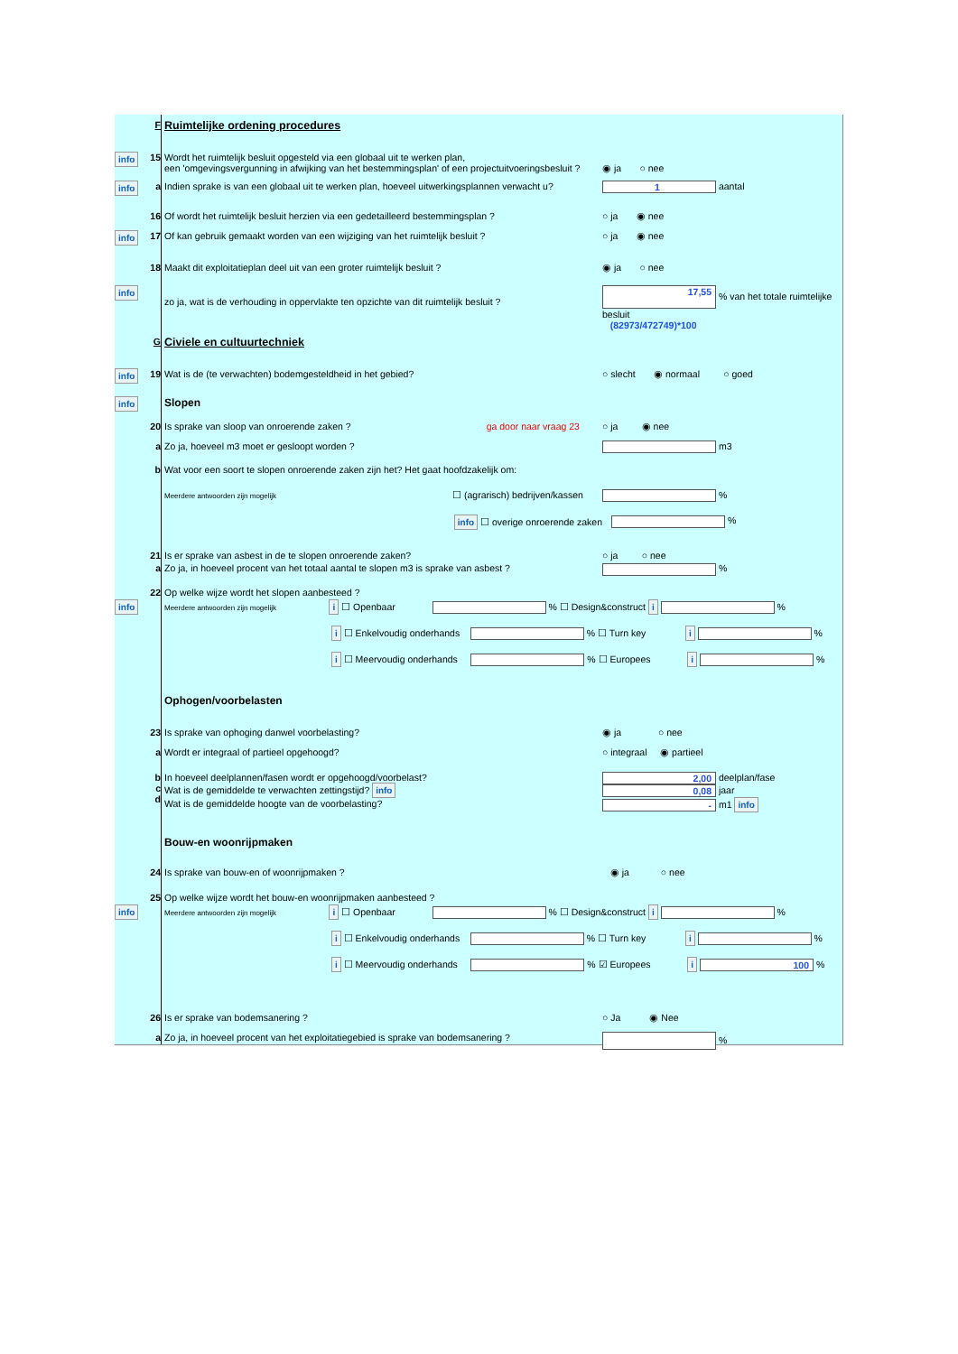F
Ruimtelijke ordening procedures
info 15 Wordt het ruimtelijk besluit opgesteld via een globaal uit te werken plan,
een 'omgevingsvergunning in afwijking van het bestemmingsplan' of een projectuitvoeringsbesluit ?
◉ ja ○ nee
info a Indien sprake is van een globaal uit te werken plan, hoeveel uitwerkingsplannen verwacht u?
1 aantal
16 Of wordt het ruimtelijk besluit herzien via een gedetailleerd bestemmingsplan ?
○ ja ◉ nee
info 17 Of kan gebruik gemaakt worden van een wijziging van het ruimtelijk besluit ? ○ ja ◉ nee
18 Maakt dit exploitatieplan deel uit van een groter ruimtelijk besluit ? ◉ ja ○ nee
info
zo ja, wat is de verhouding in oppervlakte ten opzichte van dit ruimtelijk besluit ?
17,55 % van het totale ruimtelijke besluit
(82973/472749)*100
G
Civiele en cultuurtechniek
info 19 Wat is de (te verwachten) bodemgesteldheid in het gebied? ○ slecht ◉ normaal ○ goed
info
Slopen
20 Is sprake van sloop van onroerende zaken ? ga door naar vraag 23 ○ ja ◉ nee
a Zo ja, hoeveel m3 moet er gesloopt worden ? m3
b Wat voor een soort te slopen onroerende zaken zijn het? Het gaat hoofdzakelijk om:
Meerdere antwoorden zijn mogelijk ☐ (agrarisch) bedrijven/kassen %
info ☐ overige onroerende zaken %
21 Is er sprake van asbest in de te slopen onroerende zaken? ○ ja ○ nee
a Zo ja, in hoeveel procent van het totaal aantal te slopen m3 is sprake van asbest ?
%
22 Op welke wijze wordt het slopen aanbesteed ?
info
Meerdere antwoorden zijn mogelijk i ☐ Openbaar % ☐ Design&construct i %
i ☐ Enkelvoudig onderhands % ☐ Turn key i %
i ☐ Meervoudig onderhands % ☐ Europees i %
Ophogen/voorbelasten
23 Is sprake van ophoging danwel voorbelasting? ◉ ja ○ nee
a Wordt er integraal of partieel opgehoogd? ○ integraal ◉ partieel
b
c
d
In hoeveel deelplannen/fasen wordt er opgehoogd/voorbelast?
Wat is de gemiddelde te verwachten zettingstijd? info
Wat is de gemiddelde hoogte van de voorbelasting?
2,00 deelplan/fase
0,08 jaar
- m1 info
Bouw-en woonrijpmaken
24 Is sprake van bouw-en of woonrijpmaken ? ◉ ja ○ nee
25 Op welke wijze wordt het bouw-en woonrijpmaken aanbesteed ?
info
Meerdere antwoorden zijn mogelijk i ☐ Openbaar % ☐ Design&construct i %
i ☐ Enkelvoudig onderhands % ☐ Turn key i %
i ☐ Meervoudig onderhands % ☑ Europees i 100 %
26 Is er sprake van bodemsanering ? ○ Ja ◉ Nee
a Zo ja, in hoeveel procent van het exploitatiegebied is sprake van bodemsanering ?
%